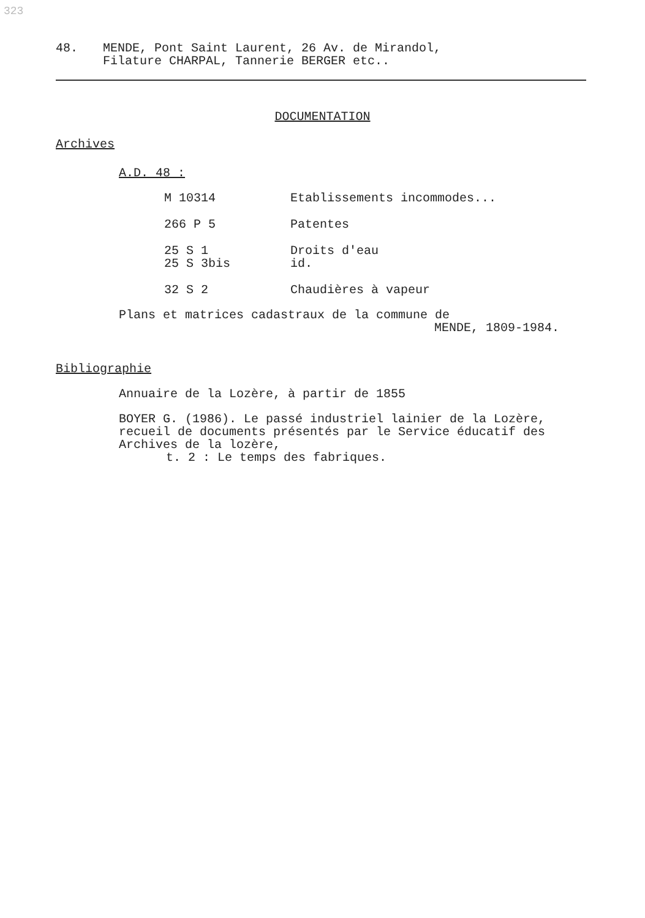323
48. MENDE, Pont Saint Laurent, 26 Av. de Mirandol,
Filature CHARPAL, Tannerie BERGER etc..
DOCUMENTATION
Archives
A.D. 48 :
| M 10314 | Etablissements incommodes... |
| 266 P 5 | Patentes |
| 25 S 1 25 S 3bis | Droits d'eau id. |
| 32 S 2 | Chaudières à vapeur |
Plans et matrices cadastraux de la commune de
MENDE, 1809-1984.
Bibliographie
Annuaire de la Lozère, à partir de 1855
BOYER G. (1986). Le passé industriel lainier de la Lozère, recueil de documents présentés par le Service éducatif des Archives de la lozère,
t. 2 : Le temps des fabriques.